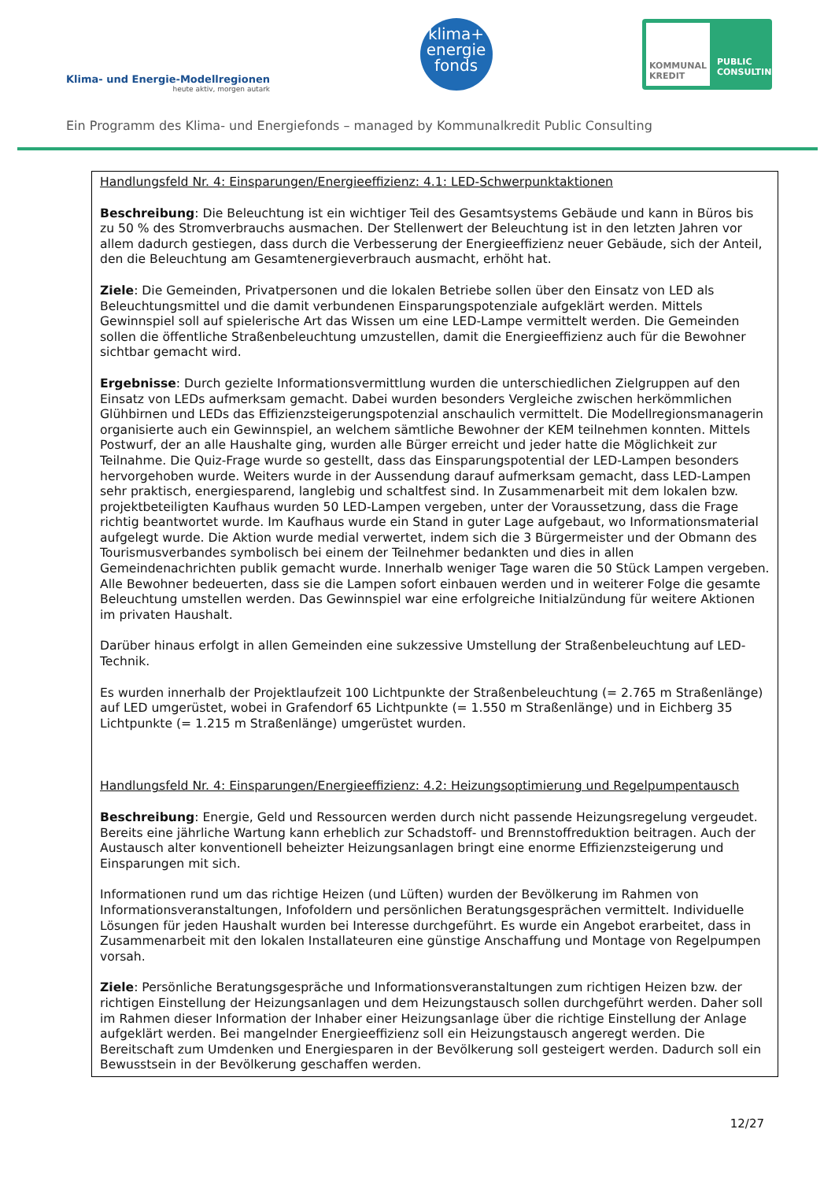Klima- und Energie-Modellregionen
heute aktiv, morgen autark
klima+
energie
fonds
KOMMUNAL KREDIT
PUBLIC CONSULTING
Ein Programm des Klima- und Energiefonds – managed by Kommunalkredit Public Consulting
Handlungsfeld Nr. 4: Einsparungen/Energieeffizienz: 4.1: LED-Schwerpunktaktionen
Beschreibung: Die Beleuchtung ist ein wichtiger Teil des Gesamtsystems Gebäude und kann in Büros bis zu 50 % des Stromverbrauchs ausmachen. Der Stellenwert der Beleuchtung ist in den letzten Jahren vor allem dadurch gestiegen, dass durch die Verbesserung der Energieeffizienz neuer Gebäude, sich der Anteil, den die Beleuchtung am Gesamtenergieverbrauch ausmacht, erhöht hat.
Ziele: Die Gemeinden, Privatpersonen und die lokalen Betriebe sollen über den Einsatz von LED als Beleuchtungsmittel und die damit verbundenen Einsparungspotenziale aufgeklärt werden. Mittels Gewinnspiel soll auf spielerische Art das Wissen um eine LED-Lampe vermittelt werden. Die Gemeinden sollen die öffentliche Straßenbeleuchtung umzustellen, damit die Energieeffizienz auch für die Bewohner sichtbar gemacht wird.
Ergebnisse: Durch gezielte Informationsvermittlung wurden die unterschiedlichen Zielgruppen auf den Einsatz von LEDs aufmerksam gemacht. Dabei wurden besonders Vergleiche zwischen herkömmlichen Glühbirnen und LEDs das Effizienzsteigerungspotenzial anschaulich vermittelt. Die Modellregionsmanagerin organisierte auch ein Gewinnspiel, an welchem sämtliche Bewohner der KEM teilnehmen konnten. Mittels Postwurf, der an alle Haushalte ging, wurden alle Bürger erreicht und jeder hatte die Möglichkeit zur Teilnahme. Die Quiz-Frage wurde so gestellt, dass das Einsparungspotential der LED-Lampen besonders hervorgehoben wurde. Weiters wurde in der Aussendung darauf aufmerksam gemacht, dass LED-Lampen sehr praktisch, energiesparend, langlebig und schaltfest sind. In Zusammenarbeit mit dem lokalen bzw. projektbeteiligten Kaufhaus wurden 50 LED-Lampen vergeben, unter der Voraussetzung, dass die Frage richtig beantwortet wurde. Im Kaufhaus wurde ein Stand in guter Lage aufgebaut, wo Informationsmaterial aufgelegt wurde. Die Aktion wurde medial verwertet, indem sich die 3 Bürgermeister und der Obmann des Tourismusverbandes symbolisch bei einem der Teilnehmer bedankten und dies in allen Gemeindenachrichten publik gemacht wurde. Innerhalb weniger Tage waren die 50 Stück Lampen vergeben. Alle Bewohner bedeuerten, dass sie die Lampen sofort einbauen werden und in weiterer Folge die gesamte Beleuchtung umstellen werden. Das Gewinnspiel war eine erfolgreiche Initialzündung für weitere Aktionen im privaten Haushalt.
Darüber hinaus erfolgt in allen Gemeinden eine sukzessive Umstellung der Straßenbeleuchtung auf LED-Technik.
Es wurden innerhalb der Projektlaufzeit 100 Lichtpunkte der Straßenbeleuchtung (= 2.765 m Straßenlänge) auf LED umgerüstet, wobei in Grafendorf 65 Lichtpunkte (= 1.550 m Straßenlänge) und in Eichberg 35 Lichtpunkte (= 1.215 m Straßenlänge) umgerüstet wurden.
Handlungsfeld Nr. 4: Einsparungen/Energieeffizienz: 4.2: Heizungsoptimierung und Regelpumpentausch
Beschreibung: Energie, Geld und Ressourcen werden durch nicht passende Heizungsregelung vergeudet. Bereits eine jährliche Wartung kann erheblich zur Schadstoff- und Brennstoffreduktion beitragen. Auch der Austausch alter konventionell beheizter Heizungsanlagen bringt eine enorme Effizienzsteigerung und Einsparungen mit sich.
Informationen rund um das richtige Heizen (und Lüften) wurden der Bevölkerung im Rahmen von Informationsveranstaltungen, Infofoldern und persönlichen Beratungsgesprächen vermittelt. Individuelle Lösungen für jeden Haushalt wurden bei Interesse durchgeführt. Es wurde ein Angebot erarbeitet, dass in Zusammenarbeit mit den lokalen Installateuren eine günstige Anschaffung und Montage von Regelpumpen vorsah.
Ziele: Persönliche Beratungsgespräche und Informationsveranstaltungen zum richtigen Heizen bzw. der richtigen Einstellung der Heizungsanlagen und dem Heizungstausch sollen durchgeführt werden. Daher soll im Rahmen dieser Information der Inhaber einer Heizungsanlage über die richtige Einstellung der Anlage aufgeklärt werden. Bei mangelnder Energieeffizienz soll ein Heizungstausch angeregt werden. Die Bereitschaft zum Umdenken und Energiesparen in der Bevölkerung soll gesteigert werden. Dadurch soll ein Bewusstsein in der Bevölkerung geschaffen werden.
12/27